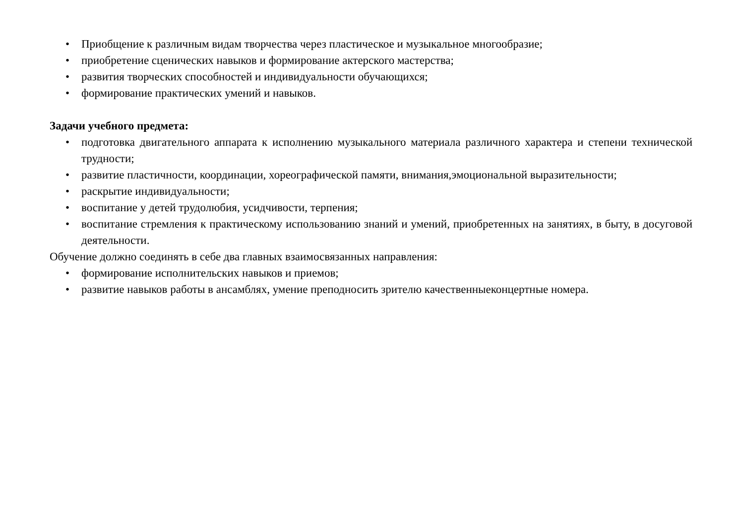• Приобщение к различным видам творчества через пластическое и музыкальное многообразие;
• приобретение сценических навыков и формирование актерского мастерства;
• развития творческих способностей и индивидуальности обучающихся;
• формирование практических умений и навыков.
Задачи учебного предмета:
• подготовка двигательного аппарата к исполнению музыкального материала различного характера и степени технической трудности;
• развитие пластичности, координации, хореографической памяти, внимания,эмоциональной выразительности;
• раскрытие индивидуальности;
• воспитание у детей трудолюбия, усидчивости, терпения;
• воспитание стремления к практическому использованию знаний и умений, приобретенных на занятиях, в быту, в досуговой деятельности.
Обучение должно соединять в себе два главных взаимосвязанных направления:
• формирование исполнительских навыков и приемов;
• развитие навыков работы в ансамблях, умение преподносить зрителю качественныеконцертные номера.